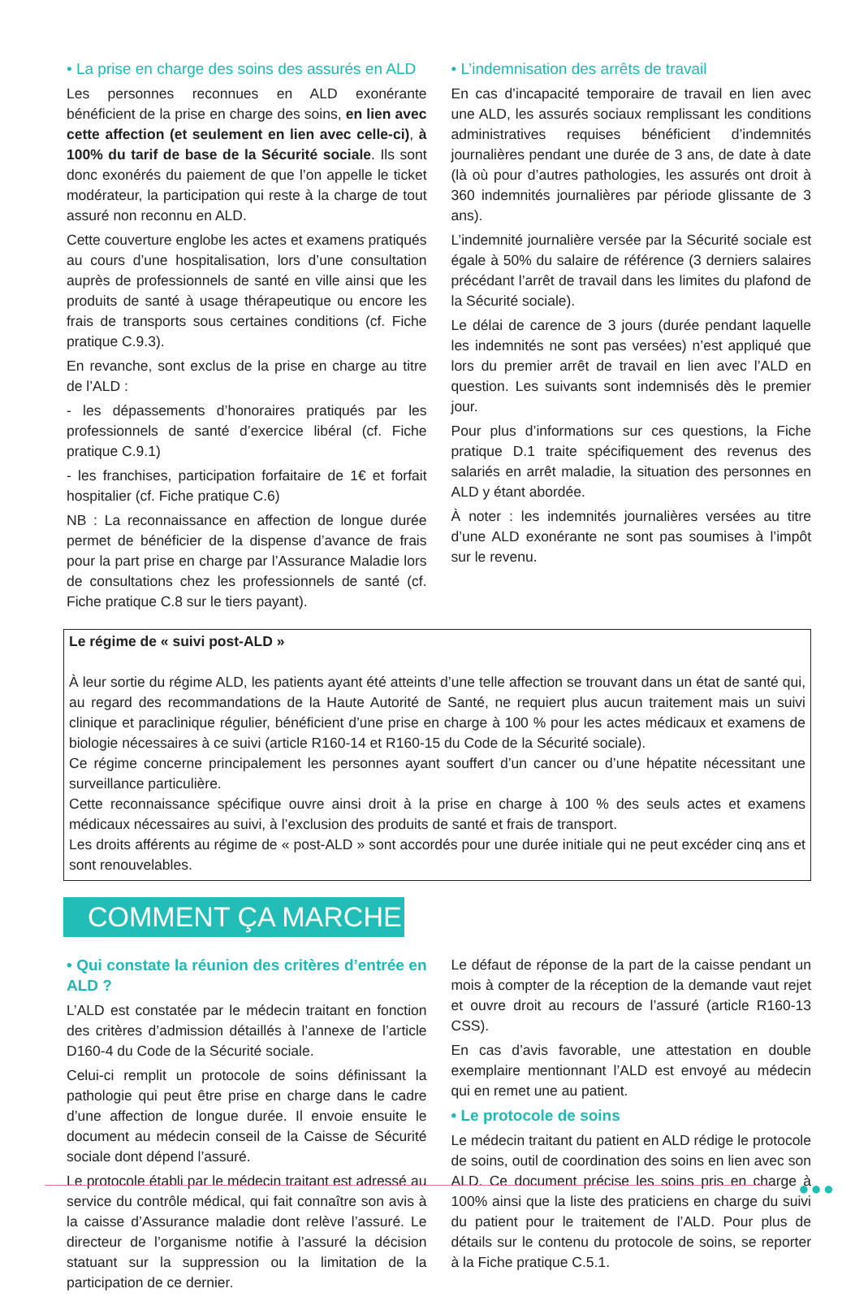• La prise en charge des soins des assurés en ALD
Les personnes reconnues en ALD exonérante bénéficient de la prise en charge des soins, en lien avec cette affection (et seulement en lien avec celle-ci), à 100% du tarif de base de la Sécurité sociale. Ils sont donc exonérés du paiement de que l’on appelle le ticket modérateur, la participation qui reste à la charge de tout assuré non reconnu en ALD.
Cette couverture englobe les actes et examens pratiqués au cours d’une hospitalisation, lors d’une consultation auprès de professionnels de santé en ville ainsi que les produits de santé à usage thérapeutique ou encore les frais de transports sous certaines conditions (cf. Fiche pratique C.9.3).
En revanche, sont exclus de la prise en charge au titre de l’ALD :
- les dépassements d’honoraires pratiqués par les professionnels de santé d’exercice libéral (cf. Fiche pratique C.9.1)
- les franchises, participation forfaitaire de 1€ et forfait hospitalier (cf. Fiche pratique C.6)
NB : La reconnaissance en affection de longue durée permet de bénéficier de la dispense d’avance de frais pour la part prise en charge par l’Assurance Maladie lors de consultations chez les professionnels de santé (cf. Fiche pratique C.8 sur le tiers payant).
• L’indemnisation des arrêts de travail
En cas d’incapacité temporaire de travail en lien avec une ALD, les assurés sociaux remplissant les conditions administratives requises bénéficient d’indemnités journalières pendant une durée de 3 ans, de date à date (là où pour d’autres pathologies, les assurés ont droit à 360 indemnités journalières par période glissante de 3 ans).
L’indemnité journalière versée par la Sécurité sociale est égale à 50% du salaire de référence (3 derniers salaires précédant l’arrêt de travail dans les limites du plafond de la Sécurité sociale).
Le délai de carence de 3 jours (durée pendant laquelle les indemnités ne sont pas versées) n’est appliqué que lors du premier arrêt de travail en lien avec l’ALD en question. Les suivants sont indemnisés dès le premier jour.
Pour plus d’informations sur ces questions, la Fiche pratique D.1 traite spécifiquement des revenus des salariés en arrêt maladie, la situation des personnes en ALD y étant abordée.
À noter : les indemnités journalières versées au titre d’une ALD exonérante ne sont pas soumises à l’impôt sur le revenu.
Le régime de « suivi post-ALD »
À leur sortie du régime ALD, les patients ayant été atteints d’une telle affection se trouvant dans un état de santé qui, au regard des recommandations de la Haute Autorité de Santé, ne requiert plus aucun traitement mais un suivi clinique et paraclinique régulier, bénéficient d’une prise en charge à 100 % pour les actes médicaux et examens de biologie nécessaires à ce suivi (article R160-14 et R160-15 du Code de la Sécurité sociale).
Ce régime concerne principalement les personnes ayant souffert d’un cancer ou d’une hépatite nécessitant une surveillance particulière.
Cette reconnaissance spécifique ouvre ainsi droit à la prise en charge à 100 % des seuls actes et examens médicaux nécessaires au suivi, à l’exclusion des produits de santé et frais de transport.
Les droits afférents au régime de « post-ALD » sont accordés pour une durée initiale qui ne peut excéder cinq ans et sont renouvelables.
COMMENT ÇA MARCHE
• Qui constate la réunion des critères d’entrée en ALD ?
L’ALD est constatée par le médecin traitant en fonction des critères d’admission détaillés à l’annexe de l’article D160-4 du Code de la Sécurité sociale.
Celui-ci remplit un protocole de soins définissant la pathologie qui peut être prise en charge dans le cadre d’une affection de longue durée. Il envoie ensuite le document au médecin conseil de la Caisse de Sécurité sociale dont dépend l’assuré.
Le protocole établi par le médecin traitant est adressé au service du contrôle médical, qui fait connaître son avis à la caisse d’Assurance maladie dont relève l’assuré. Le directeur de l’organisme notifie à l’assuré la décision statuant sur la suppression ou la limitation de la participation de ce dernier.
Le défaut de réponse de la part de la caisse pendant un mois à compter de la réception de la demande vaut rejet et ouvre droit au recours de l’assuré (article R160-13 CSS).
En cas d’avis favorable, une attestation en double exemplaire mentionnant l’ALD est envoyé au médecin qui en remet une au patient.
• Le protocole de soins
Le médecin traitant du patient en ALD rédige le protocole de soins, outil de coordination des soins en lien avec son ALD. Ce document précise les soins pris en charge à 100% ainsi que la liste des praticiens en charge du suivi du patient pour le traitement de l’ALD. Pour plus de détails sur le contenu du protocole de soins, se reporter à la Fiche pratique C.5.1.
●●●